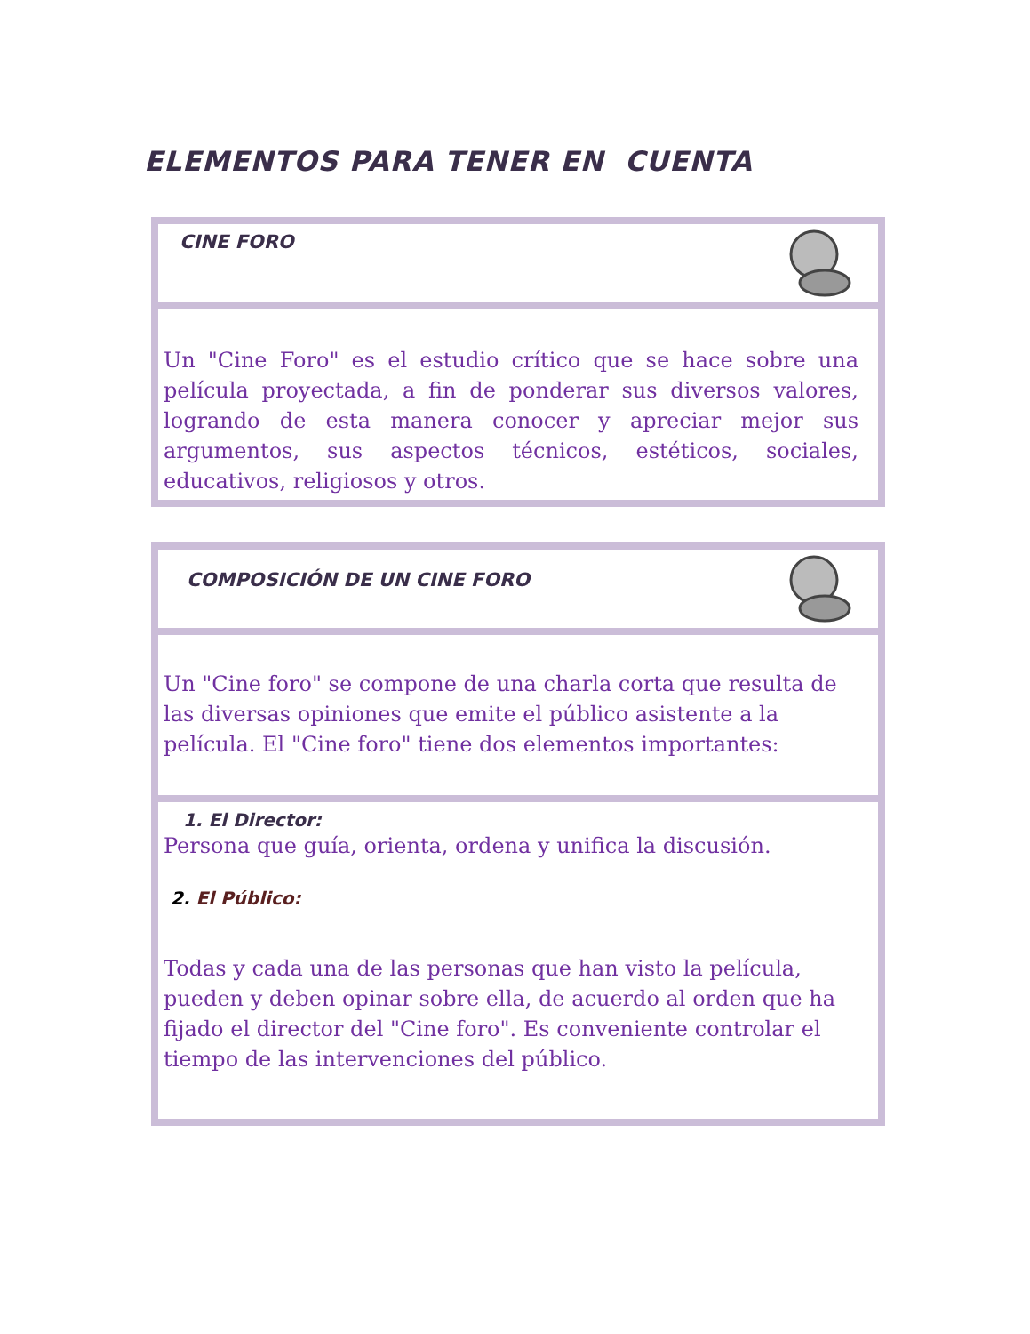ELEMENTOS PARA TENER EN CUENTA
CINE FORO
Un "Cine Foro" es el estudio crítico que se hace sobre una película proyectada, a fin de ponderar sus diversos valores, logrando de esta manera conocer y apreciar mejor sus argumentos, sus aspectos técnicos, estéticos, sociales, educativos, religiosos y otros.
COMPOSICIÓN DE UN CINE FORO
Un "Cine foro" se compone de una charla corta que resulta de las diversas opiniones que emite el público asistente a la película. El "Cine foro" tiene dos elementos importantes:
1. El Director:
Persona que guía, orienta, ordena y unifica la discusión.
2. El Público:
Todas y cada una de las personas que han visto la película, pueden y deben opinar sobre ella, de acuerdo al orden que ha fijado el director del "Cine foro". Es conveniente controlar el tiempo de las intervenciones del público.